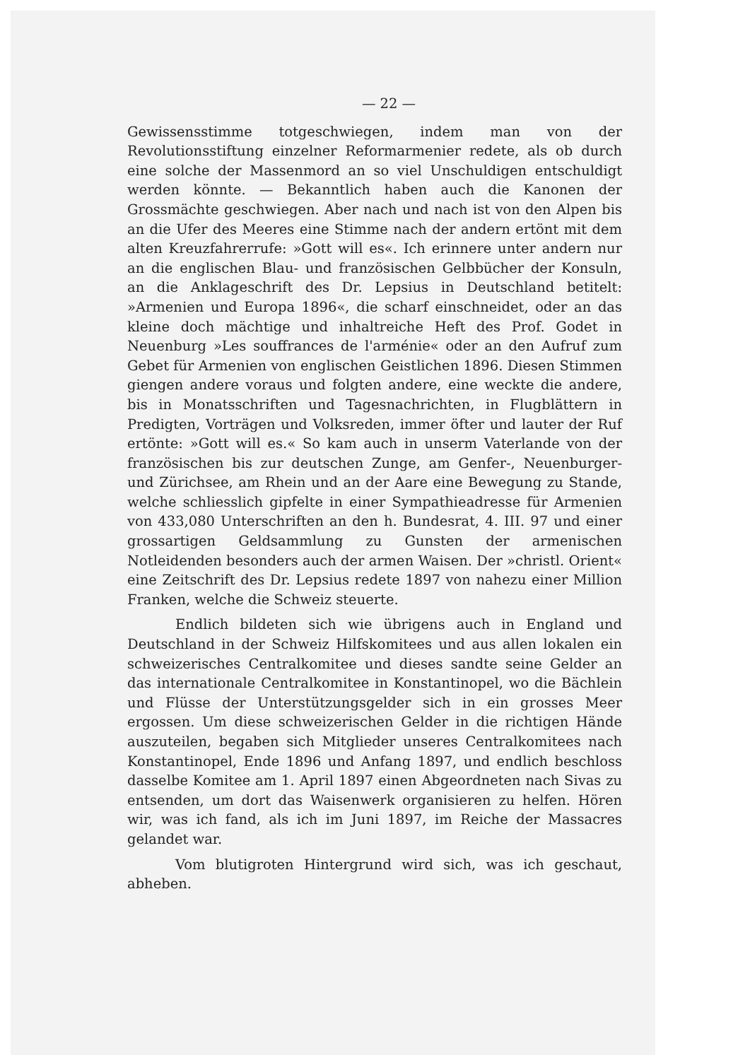— 22 —
Gewissensstimme totgeschwiegen, indem man von der Revolutionsstiftung einzelner Reformarmenier redete, als ob durch eine solche der Massenmord an so viel Unschuldigen entschuldigt werden könnte. — Bekanntlich haben auch die Kanonen der Grossmächte geschwiegen. Aber nach und nach ist von den Alpen bis an die Ufer des Meeres eine Stimme nach der andern ertönt mit dem alten Kreuzfahrerrufe: »Gott will es«. Ich erinnere unter andern nur an die englischen Blau- und französischen Gelbbücher der Konsuln, an die Anklageschrift des Dr. Lepsius in Deutschland betitelt: »Armenien und Europa 1896«, die scharf einschneidet, oder an das kleine doch mächtige und inhaltreiche Heft des Prof. Godet in Neuenburg »Les souffrances de l'arménie« oder an den Aufruf zum Gebet für Armenien von englischen Geistlichen 1896. Diesen Stimmen giengen andere voraus und folgten andere, eine weckte die andere, bis in Monatsschriften und Tagesnachrichten, in Flugblättern in Predigten, Vorträgen und Volksreden, immer öfter und lauter der Ruf ertönte: »Gott will es.« So kam auch in unserm Vaterlande von der französischen bis zur deutschen Zunge, am Genfer-, Neuenburger- und Zürichsee, am Rhein und an der Aare eine Bewegung zu Stande, welche schliesslich gipfelte in einer Sympathieadresse für Armenien von 433,080 Unterschriften an den h. Bundesrat, 4. III. 97 und einer grossartigen Geldsammlung zu Gunsten der armenischen Notleidenden besonders auch der armen Waisen. Der »christl. Orient« eine Zeitschrift des Dr. Lepsius redete 1897 von nahezu einer Million Franken, welche die Schweiz steuerte.
Endlich bildeten sich wie übrigens auch in England und Deutschland in der Schweiz Hilfskomitees und aus allen lokalen ein schweizerisches Centralkomitee und dieses sandte seine Gelder an das internationale Centralkomitee in Konstantinopel, wo die Bächlein und Flüsse der Unterstützungsgelder sich in ein grosses Meer ergossen. Um diese schweizerischen Gelder in die richtigen Hände auszuteilen, begaben sich Mitglieder unseres Centralkomitees nach Konstantinopel, Ende 1896 und Anfang 1897, und endlich beschloss dasselbe Komitee am 1. April 1897 einen Abgeordneten nach Sivas zu entsenden, um dort das Waisenwerk organisieren zu helfen. Hören wir, was ich fand, als ich im Juni 1897, im Reiche der Massacres gelandet war.
Vom blutigroten Hintergrund wird sich, was ich geschaut, abheben.